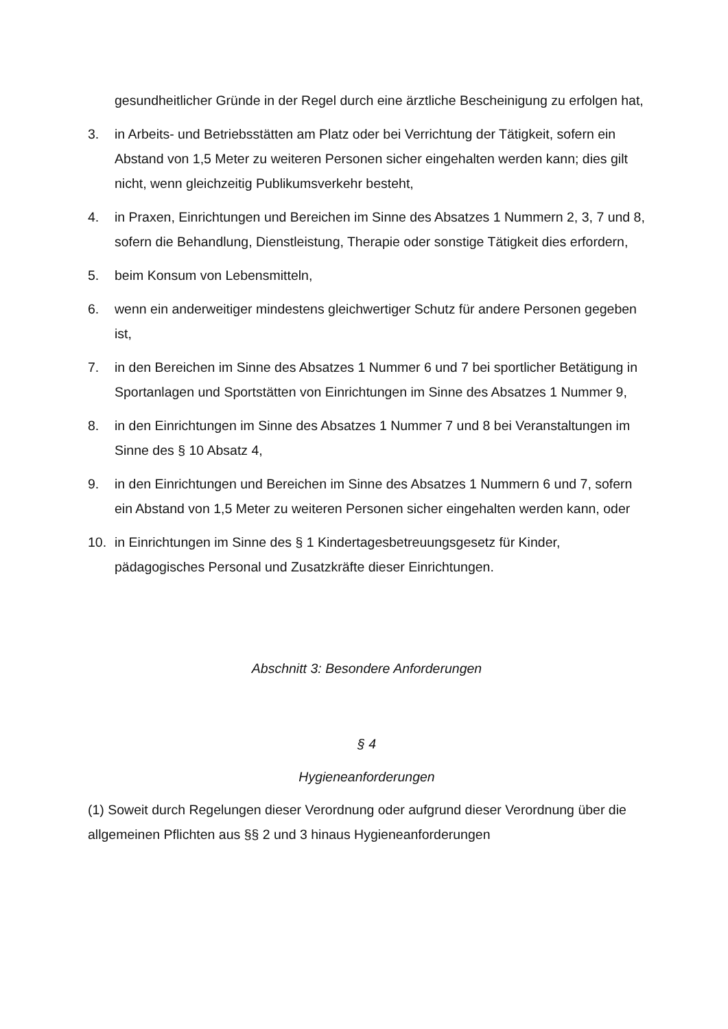gesundheitlicher Gründe in der Regel durch eine ärztliche Bescheinigung zu erfolgen hat,
3. in Arbeits- und Betriebsstätten am Platz oder bei Verrichtung der Tätigkeit, sofern ein Abstand von 1,5 Meter zu weiteren Personen sicher eingehalten werden kann; dies gilt nicht, wenn gleichzeitig Publikumsverkehr besteht,
4. in Praxen, Einrichtungen und Bereichen im Sinne des Absatzes 1 Nummern 2, 3, 7 und 8, sofern die Behandlung, Dienstleistung, Therapie oder sonstige Tätigkeit dies erfordern,
5. beim Konsum von Lebensmitteln,
6. wenn ein anderweitiger mindestens gleichwertiger Schutz für andere Personen gegeben ist,
7. in den Bereichen im Sinne des Absatzes 1 Nummer 6 und 7 bei sportlicher Betätigung in Sportanlagen und Sportstätten von Einrichtungen im Sinne des Absatzes 1 Nummer 9,
8. in den Einrichtungen im Sinne des Absatzes 1 Nummer 7 und 8 bei Veranstaltungen im Sinne des § 10 Absatz 4,
9. in den Einrichtungen und Bereichen im Sinne des Absatzes 1 Nummern 6 und 7, sofern ein Abstand von 1,5 Meter zu weiteren Personen sicher eingehalten werden kann, oder
10. in Einrichtungen im Sinne des § 1 Kindertagesbetreuungsgesetz für Kinder, pädagogisches Personal und Zusatzkräfte dieser Einrichtungen.
Abschnitt 3: Besondere Anforderungen
§ 4
Hygieneanforderungen
(1) Soweit durch Regelungen dieser Verordnung oder aufgrund dieser Verordnung über die allgemeinen Pflichten aus §§ 2 und 3 hinaus Hygieneanforderungen